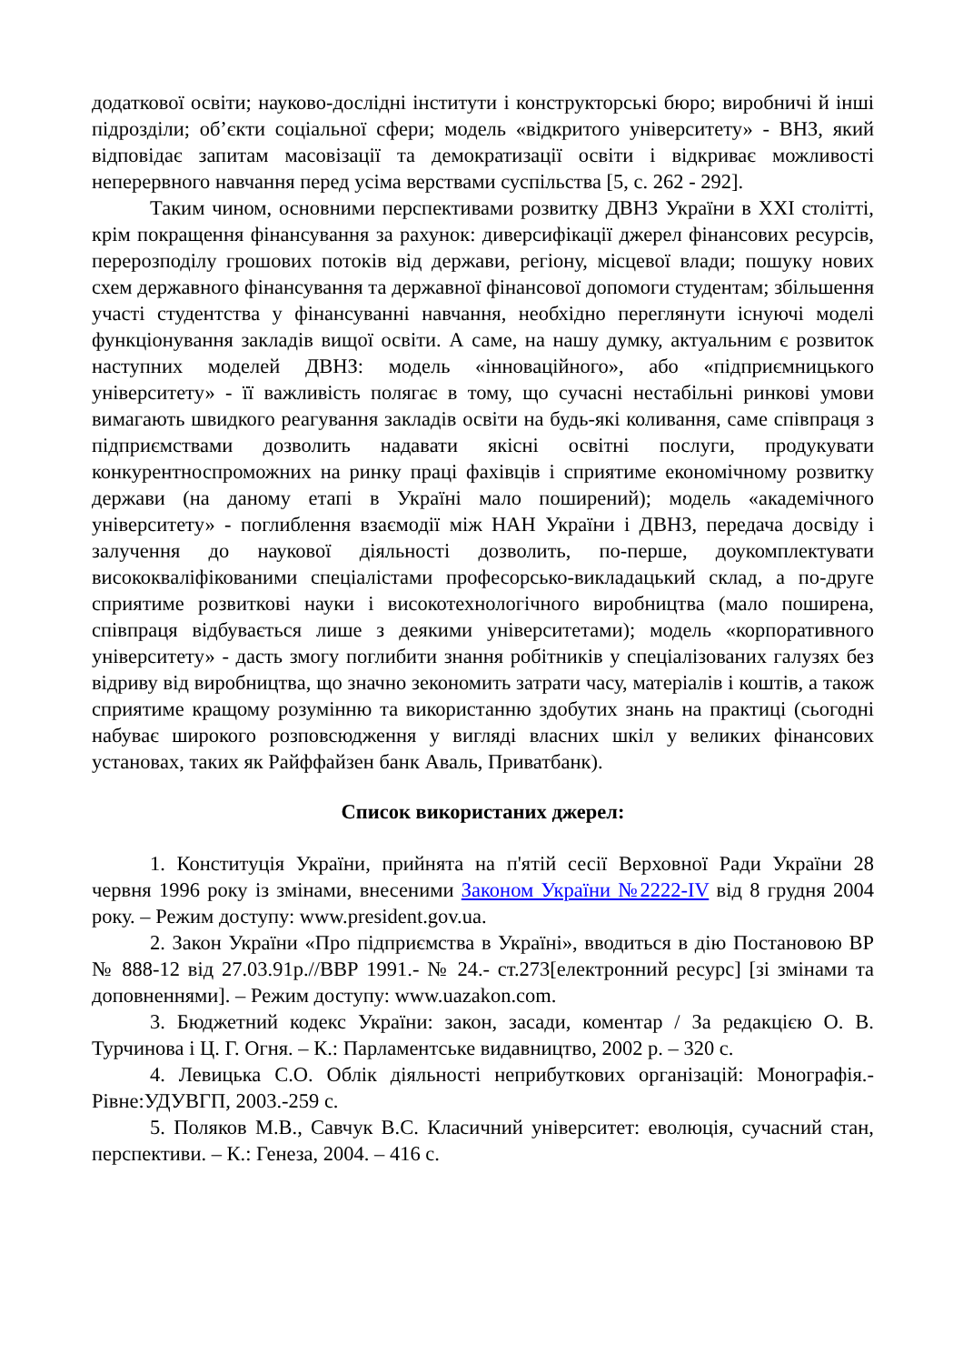додаткової освіти; науково-дослідні інститути і конструкторські бюро; виробничі й інші підрозділи; об’єкти соціальної сфери; модель «відкритого університету» - ВНЗ, який відповідає запитам масовізації та демократизації освіти і відкриває можливості неперервного навчання перед усіма верствами суспільства [5, с. 262 - 292].
Таким чином, основними перспективами розвитку ДВНЗ України в XXI столітті, крім покращення фінансування за рахунок: диверсифікації джерел фінансових ресурсів, перерозподілу грошових потоків від держави, регіону, місцевої влади; пошуку нових схем державного фінансування та державної фінансової допомоги студентам; збільшення участі студентства у фінансуванні навчання, необхідно переглянути існуючі моделі функціонування закладів вищої освіти. А саме, на нашу думку, актуальним є розвиток наступних моделей ДВНЗ: модель «інноваційного», або «підприємницького університету» - її важливість полягає в тому, що сучасні нестабільні ринкові умови вимагають швидкого реагування закладів освіти на будь-які коливання, саме співпраця з підприємствами дозволить надавати якісні освітні послуги, продукувати конкурентноспроможних на ринку праці фахівців і сприятиме економічному розвитку держави (на даному етапі в Україні мало поширений); модель «академічного університету» - поглиблення взаємодії між НАН України і ДВНЗ, передача досвіду і залучення до наукової діяльності дозволить, по-перше, доукомплектувати висококваліфікованими спеціалістами професорсько-викладацький склад, а по-друге сприятиме розвиткові науки і високотехнологічного виробництва (мало поширена, співпраця відбувається лише з деякими університетами); модель «корпоративного університету» - дасть змогу поглибити знання робітників у спеціалізованих галузях без відриву від виробництва, що значно зекономить затрати часу, матеріалів і коштів, а також сприятиме кращому розумінню та використанню здобутих знань на практиці (сьогодні набуває широкого розповсюдження у вигляді власних шкіл у великих фінансових установах, таких як Райффайзен банк Аваль, Приватбанк).
Список використаних джерел:
1. Конституція України, прийнята на п'ятій сесії Верховної Ради України 28 червня 1996 року із змінами, внесеними Законом України №2222-IV від 8 грудня 2004 року. – Режим доступу: www.president.gov.ua.
2. Закон України «Про підприємства в Україні», вводиться в дію Постановою ВР № 888-12 від 27.03.91р.//ВВР 1991.- № 24.- ст.273[електронний ресурс] [зі змінами та доповненнями]. – Режим доступу: www.uazakon.com.
3. Бюджетний кодекс України: закон, засади, коментар / За редакцією О. В. Турчинова і Ц. Г. Огня. – К.: Парламентське видавництво, 2002 р. – 320 с.
4. Левицька С.О. Облік діяльності неприбуткових організацій: Монографія.-Рівне:УДУВГП, 2003.-259 с.
5. Поляков М.В., Савчук В.С. Класичний університет: еволюція, сучасний стан, перспективи. – К.: Генеза, 2004. – 416 с.